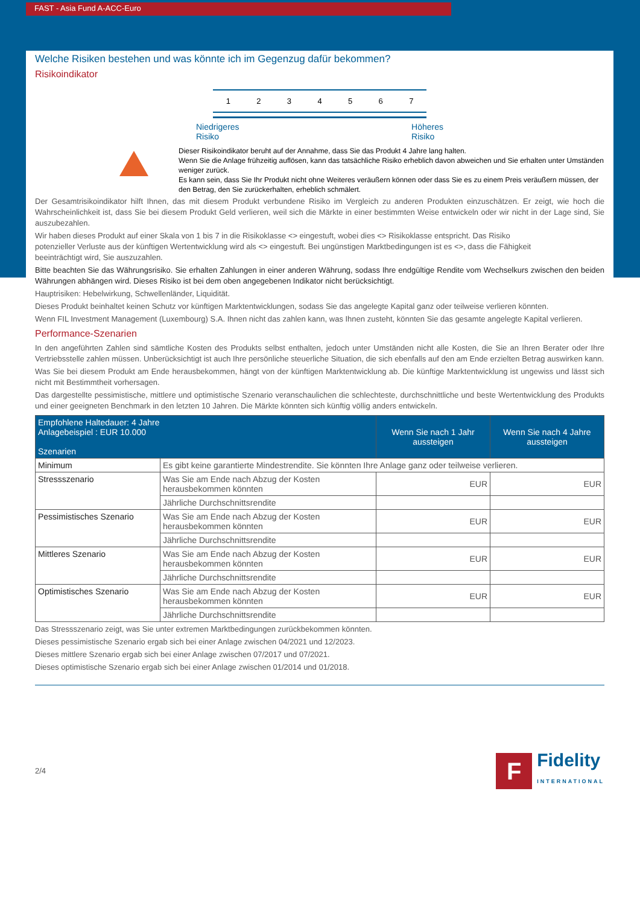FAST - Asia Fund A-ACC-Euro
Welche Risiken bestehen und was könnte ich im Gegenzug dafür bekommen?
Risikoindikator
1 2 3 4 5 6 7
Niedrigeres
Risiko Höheres
Risiko
Dieser Risikoindikator beruht auf der Annahme, dass Sie das Produkt 4 Jahre lang halten.
Wenn Sie die Anlage frühzeitig auflösen, kann das tatsächliche Risiko erheblich davon abweichen und Sie erhalten unter Umständen weniger zurück.
Es kann sein, dass Sie Ihr Produkt nicht ohne Weiteres veräußern können oder dass Sie es zu einem Preis veräußern müssen, der den Betrag, den Sie zurückerhalten, erheblich schmälert.
Der Gesamtrisikoindikator hilft Ihnen, das mit diesem Produkt verbundene Risiko im Vergleich zu anderen Produkten einzuschätzen. Er zeigt, wie hoch die Wahrscheinlichkeit ist, dass Sie bei diesem Produkt Geld verlieren, weil sich die Märkte in einer bestimmten Weise entwickeln oder wir nicht in der Lage sind, Sie auszubezahlen.
Wir haben dieses Produkt auf einer Skala von 1 bis 7 in die Risikoklasse <> eingestuft, wobei dies <> Risikoklasse entspricht. Das Risiko
potenzieller Verluste aus der künftigen Wertentwicklung wird als <> eingestuft. Bei ungünstigen Marktbedingungen ist es <>, dass die Fähigkeit
beeinträchtigt wird, Sie auszuzahlen.
Bitte beachten Sie das Währungsrisiko. Sie erhalten Zahlungen in einer anderen Währung, sodass Ihre endgültige Rendite vom Wechselkurs zwischen den beiden Währungen abhängen wird. Dieses Risiko ist bei dem oben angegebenen Indikator nicht berücksichtigt.
Hauptrisiken: Hebelwirkung, Schwellenländer, Liquidität.
Dieses Produkt beinhaltet keinen Schutz vor künftigen Marktentwicklungen, sodass Sie das angelegte Kapital ganz oder teilweise verlieren könnten.
Wenn FIL Investment Management (Luxembourg) S.A. Ihnen nicht das zahlen kann, was Ihnen zusteht, könnten Sie das gesamte angelegte Kapital verlieren.
Performance-Szenarien
In den angeführten Zahlen sind sämtliche Kosten des Produkts selbst enthalten, jedoch unter Umständen nicht alle Kosten, die Sie an Ihren Berater oder Ihre Vertriebsstelle zahlen müssen. Unberücksichtigt ist auch Ihre persönliche steuerliche Situation, die sich ebenfalls auf den am Ende erzielten Betrag auswirken kann.
Was Sie bei diesem Produkt am Ende herausbekommen, hängt von der künftigen Marktentwicklung ab. Die künftige Marktentwicklung ist ungewiss und lässt sich nicht mit Bestimmtheit vorhersagen.
Das dargestellte pessimistische, mittlere und optimistische Szenario veranschaulichen die schlechteste, durchschnittliche und beste Wertentwicklung des Produkts und einer geeigneten Benchmark in den letzten 10 Jahren. Die Märkte könnten sich künftig völlig anders entwickeln.
| Empfohlene Haltedauer: 4 Jahre Anlagebeispiel : EUR 10.000 Szenarien | | Wenn Sie nach 1 Jahr aussteigen | Wenn Sie nach 4 Jahre aussteigen |
| --- | --- | --- | --- |
| Minimum | Es gibt keine garantierte Mindestrendite. Sie könnten Ihre Anlage ganz oder teilweise verlieren. | | |
| Stressszenario | Was Sie am Ende nach Abzug der Kosten herausbekommen könnten | EUR | EUR |
| | Jährliche Durchschnittsrendite | | |
| Pessimistisches Szenario | Was Sie am Ende nach Abzug der Kosten herausbekommen könnten | EUR | EUR |
| | Jährliche Durchschnittsrendite | | |
| Mittleres Szenario | Was Sie am Ende nach Abzug der Kosten herausbekommen könnten | EUR | EUR |
| | Jährliche Durchschnittsrendite | | |
| Optimistisches Szenario | Was Sie am Ende nach Abzug der Kosten herausbekommen könnten | EUR | EUR |
| | Jährliche Durchschnittsrendite | | |
Das Stressszenario zeigt, was Sie unter extremen Marktbedingungen zurückbekommen könnten.
Dieses pessimistische Szenario ergab sich bei einer Anlage zwischen 04/2021 und 12/2023.
Dieses mittlere Szenario ergab sich bei einer Anlage zwischen 07/2017 und 07/2021.
Dieses optimistische Szenario ergab sich bei einer Anlage zwischen 01/2014 und 01/2018.
2/4 F Fidelity
INTERNATIONAL